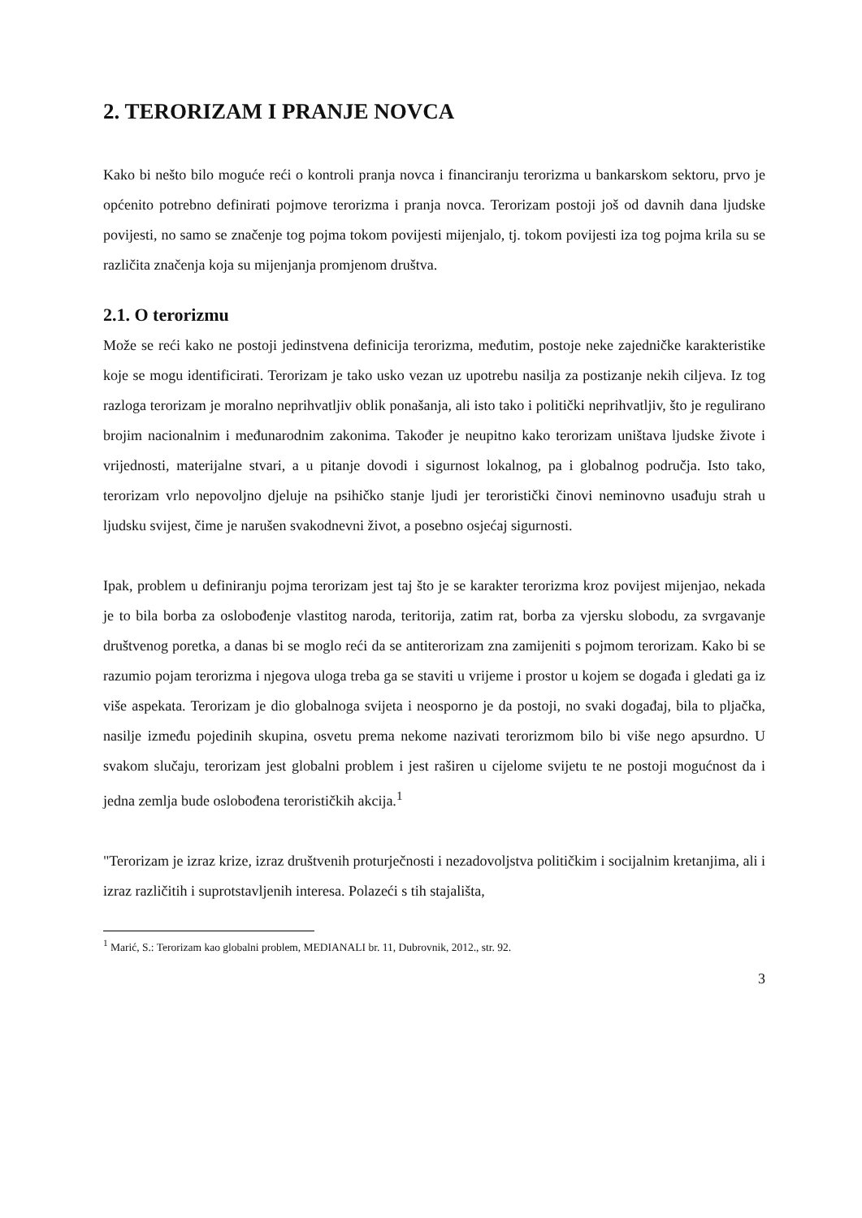2. TERORIZAM I PRANJE NOVCA
Kako bi nešto bilo moguće reći o kontroli pranja novca i financiranju terorizma u bankarskom sektoru, prvo je općenito potrebno definirati pojmove terorizma i pranja novca. Terorizam postoji još od davnih dana ljudske povijesti, no samo se značenje tog pojma tokom povijesti mijenjalo, tj. tokom povijesti iza tog pojma krila su se različita značenja koja su mijenjanja promjenom društva.
2.1. O terorizmu
Može se reći kako ne postoji jedinstvena definicija terorizma, međutim, postoje neke zajedničke karakteristike koje se mogu identificirati. Terorizam je tako usko vezan uz upotrebu nasilja za postizanje nekih ciljeva. Iz tog razloga terorizam je moralno neprihvatljiv oblik ponašanja, ali isto tako i politički neprihvatljiv, što je regulirano brojim nacionalnim i međunarodnim zakonima. Također je neupitno kako terorizam uništava ljudske živote i vrijednosti, materijalne stvari, a u pitanje dovodi i sigurnost lokalnog, pa i globalnog područja. Isto tako, terorizam vrlo nepovoljno djeluje na psihičko stanje ljudi jer teroristički činovi neminovno usađuju strah u ljudsku svijest, čime je narušen svakodnevni život, a posebno osjećaj sigurnosti.
Ipak, problem u definiranju pojma terorizam jest taj što je se karakter terorizma kroz povijest mijenjao, nekada je to bila borba za oslobođenje vlastitog naroda, teritorija, zatim rat, borba za vjersku slobodu, za svrgavanje društvenog poretka, a danas bi se moglo reći da se antiterorizam zna zamijeniti s pojmom terorizam. Kako bi se razumio pojam terorizma i njegova uloga treba ga se staviti u vrijeme i prostor u kojem se događa i gledati ga iz više aspekata. Terorizam je dio globalnoga svijeta i neosporno je da postoji, no svaki događaj, bila to pljačka, nasilje između pojedinih skupina, osvetu prema nekome nazivati terorizmom bilo bi više nego apsurdno. U svakom slučaju, terorizam jest globalni problem i jest raširen u cijelome svijetu te ne postoji mogućnost da i jedna zemlja bude oslobođena terorističkih akcija.<sup>1</sup>
"Terorizam je izraz krize, izraz društvenih proturječnosti i nezadovoljstva političkim i socijalnim kretanjima, ali i izraz različitih i suprotstavljenih interesa. Polazeći s tih stajališta,
<sup>1</sup> Marić, S.: Terorizam kao globalni problem, MEDIANALI br. 11, Dubrovnik, 2012., str. 92.
3